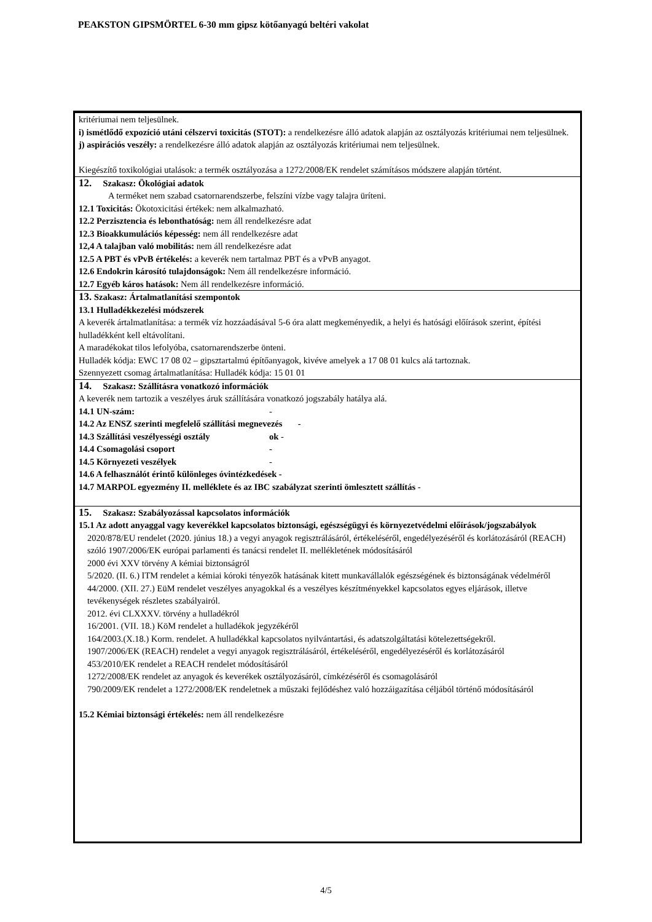PEAKSTON GIPSMÖRTEL 6-30 mm gipsz kötőanyagú beltéri vakolat
kritériumai nem teljesülnek.
i) ismétlődő expozíció utáni célszervi toxicitás (STOT): a rendelkezésre álló adatok alapján az osztályozás kritériumai nem teljesülnek.
j) aspirációs veszély: a rendelkezésre álló adatok alapján az osztályozás kritériumai nem teljesülnek.
Kiegészítő toxikológiai utalások: a termék osztályozása a 1272/2008/EK rendelet számításos módszere alapján történt.
12. Szakasz: Ökológiai adatok
A terméket nem szabad csatornarendszerbe, felszíni vízbe vagy talajra üríteni.
12.1 Toxicitás: Ökotoxicitási értékek: nem alkalmazható.
12.2 Perzisztencia és lebonthatóság: nem áll rendelkezésre adat
12.3 Bioakkumulációs képesség: nem áll rendelkezésre adat
12,4 A talajban való mobilitás: nem áll rendelkezésre adat
12.5 A PBT és vPvB értékelés: a keverék nem tartalmaz PBT és a vPvB anyagot.
12.6 Endokrin károsító tulajdonságok: Nem áll rendelkezésre információ.
12.7 Egyéb káros hatások: Nem áll rendelkezésre információ.
13. Szakasz: Ártalmatlanítási szempontok
13.1 Hulladékkezelési módszerek
A keverék ártalmatlanítása: a termék víz hozzáadásával 5-6 óra alatt megkeményedik, a helyi és hatósági előírások szerint, építési hulladékként kell eltávolítani.
A maradékokat tilos lefolyóba, csatornarendszerbe önteni.
Hulladék kódja: EWC 17 08 02 – gipsztartalmú építőanyagok, kivéve amelyek a 17 08 01 kulcs alá tartoznak.
Szennyezett csomag ártalmatlanítása: Hulladék kódja: 15 01 01
14. Szakasz: Szállításra vonatkozó információk
A keverék nem tartozik a veszélyes áruk szállítására vonatkozó jogszabály hatálya alá.
14.1 UN-szám: -
14.2 Az ENSZ szerinti megfelelő szállítási megnevezés -
14.3 Szállítási veszélyességi osztály ok -
14.4 Csomagolási csoport -
14.5 Környezeti veszélyek -
14.6 A felhasználót érintő különleges óvintézkedések -
14.7 MARPOL egyezmény II. melléklete és az IBC szabályzat szerinti ömlesztett szállítás -
15. Szakasz: Szabályozással kapcsolatos információk
15.1 Az adott anyaggal vagy keverékkel kapcsolatos biztonsági, egészségügyi és környezetvédelmi előírások/jogszabályok
2020/878/EU rendelet (2020. június 18.) a vegyi anyagok regisztrálásáról, értékeléséről, engedélyezéséről és korlátozásáról (REACH) szóló 1907/2006/EK európai parlamenti és tanácsi rendelet II. mellékletének módosításáról
2000 évi XXV törvény A kémiai biztonságról
5/2020. (II. 6.) ITM rendelet a kémiai kóroki tényezők hatásának kitett munkavállalók egészségének és biztonságának védelméről
44/2000. (XII. 27.) EüM rendelet veszélyes anyagokkal és a veszélyes készítményekkel kapcsolatos egyes eljárások, illetve tevékenységek részletes szabályairól.
2012. évi CLXXXV. törvény a hulladékról
16/2001. (VII. 18.) KöM rendelet a hulladékok jegyzékéről
164/2003.(X.18.) Korm. rendelet. A hulladékkal kapcsolatos nyilvántartási, és adatszolgáltatási kötelezettségekről.
1907/2006/EK (REACH) rendelet a vegyi anyagok regisztrálásáról, értékeléséről, engedélyezéséről és korlátozásáról
453/2010/EK rendelet a REACH rendelet módosításáról
1272/2008/EK rendelet az anyagok és keverékek osztályozásáról, címkézéséről és csomagolásáról
790/2009/EK rendelet a 1272/2008/EK rendeletnek a műszaki fejlődéshez való hozzáigazítása céljából történő módosításáról
15.2 Kémiai biztonsági értékelés: nem áll rendelkezésre
4/5